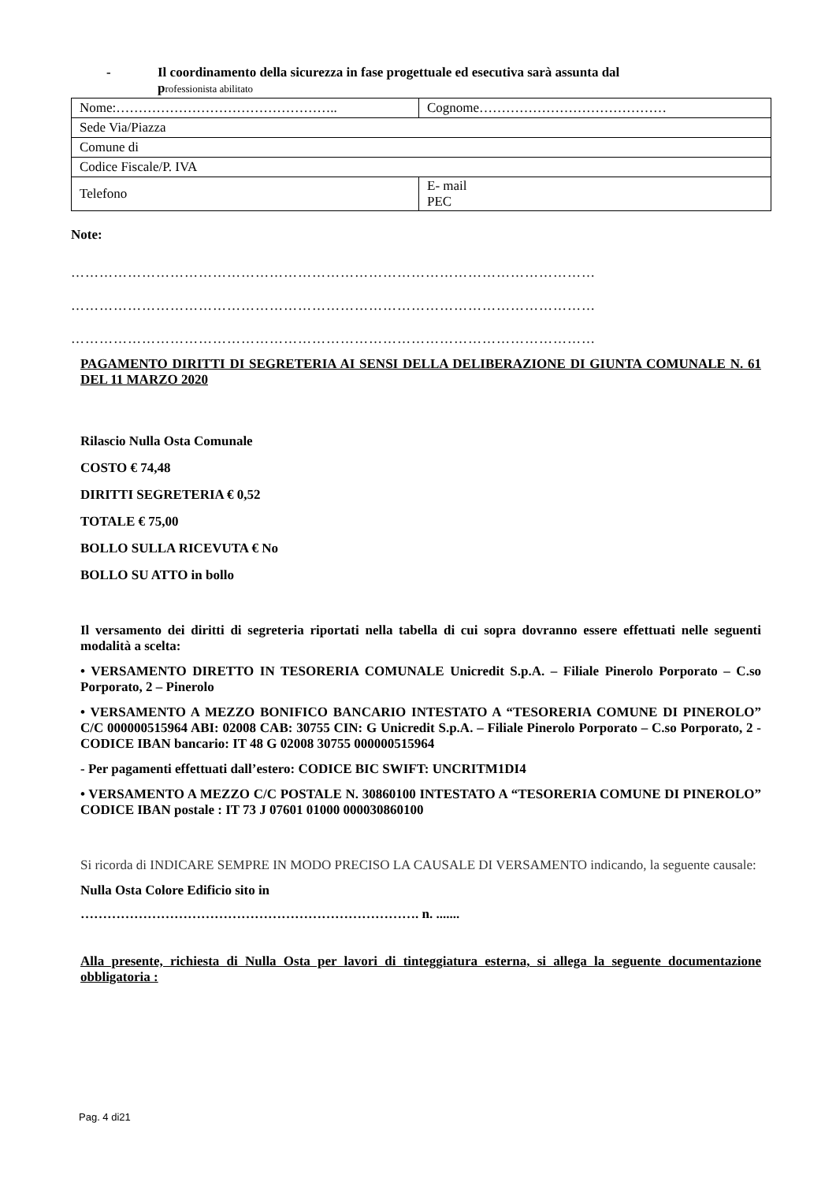- Il coordinamento della sicurezza in fase progettuale ed esecutiva sarà assunta dal
professionista abilitato
| Nome:………………………………………….. | Cognome…………………………………… |
| Sede Via/Piazza | |
| Comune di | |
| Codice Fiscale/P. IVA | |
| Telefono | E- mail PEC |
Note:
…………………………………………………………………………………………………
…………………………………………………………………………………………………
…………………………………………………………………………………………………
PAGAMENTO DIRITTI DI SEGRETERIA AI SENSI DELLA DELIBERAZIONE DI GIUNTA COMUNALE N. 61 DEL 11 MARZO 2020
Rilascio Nulla Osta Comunale
COSTO € 74,48
DIRITTI SEGRETERIA € 0,52
TOTALE € 75,00
BOLLO SULLA RICEVUTA € No
BOLLO SU ATTO in bollo
Il versamento dei diritti di segreteria riportati nella tabella di cui sopra dovranno essere effettuati nelle seguenti modalità a scelta:
• VERSAMENTO DIRETTO IN TESORERIA COMUNALE Unicredit S.p.A. – Filiale Pinerolo Porporato – C.so Porporato, 2 – Pinerolo
• VERSAMENTO A MEZZO BONIFICO BANCARIO INTESTATO A “TESORERIA COMUNE DI PINEROLO” C/C 000000515964 ABI: 02008 CAB: 30755 CIN: G Unicredit S.p.A. – Filiale Pinerolo Porporato – C.so Porporato, 2 - CODICE IBAN bancario: IT 48 G 02008 30755 000000515964
- Per pagamenti effettuati dall’estero: CODICE BIC SWIFT: UNCRITM1DI4
• VERSAMENTO A MEZZO C/C POSTALE N. 30860100 INTESTATO A “TESORERIA COMUNE DI PINEROLO” CODICE IBAN postale : IT 73 J 07601 01000 000030860100
Si ricorda di INDICARE SEMPRE IN MODO PRECISO LA CAUSALE DI VERSAMENTO indicando, la seguente causale:
Nulla Osta Colore Edificio sito in
…………………………………………………………………. n. .......
Alla presente, richiesta di Nulla Osta per lavori di tinteggiatura esterna, si allega la seguente documentazione obbligatoria :
Pag. 4 di21